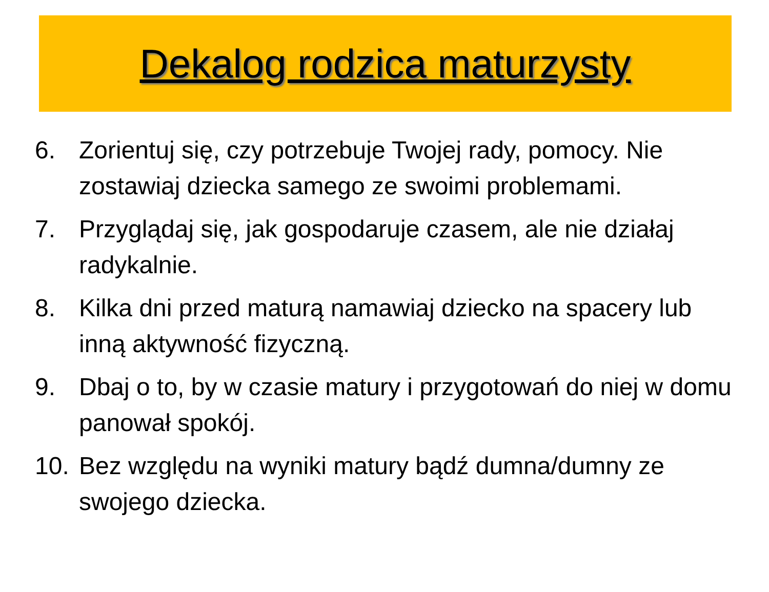Dekalog rodzica maturzysty
6. Zorientuj się, czy potrzebuje Twojej rady, pomocy. Nie zostawiaj dziecka samego ze swoimi problemami.
7. Przyglądaj się, jak gospodaruje czasem, ale nie działaj radykalnie.
8. Kilka dni przed maturą namawiaj dziecko na spacery lub inną aktywność fizyczną.
9. Dbaj o to, by w czasie matury i przygotowań do niej w domu panował spokój.
10. Bez względu na wyniki matury bądź dumna/dumny ze swojego dziecka.